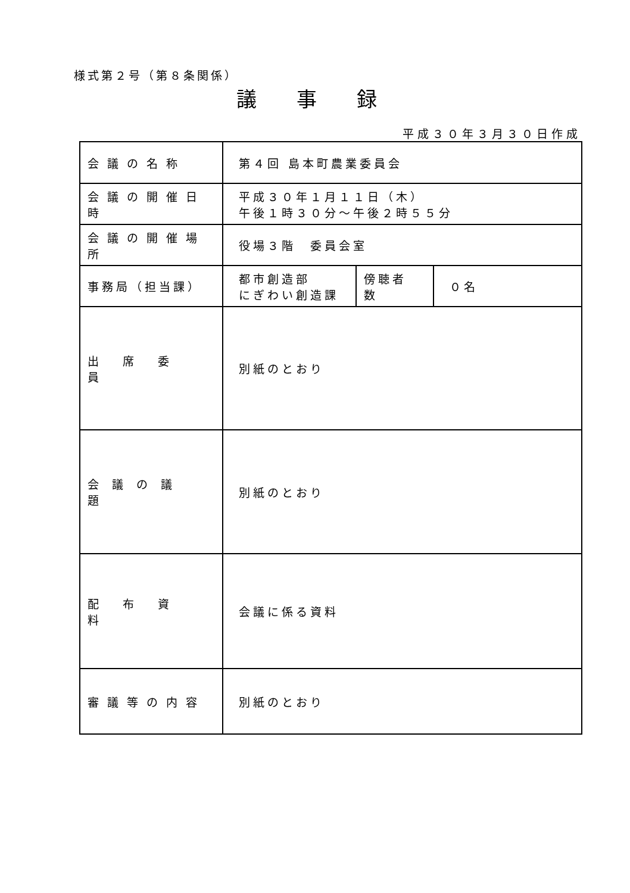様式第２号（第８条関係）
議 事 録
平成３０年３月３０日作成
| 会議の名称 | 第４回 島本町農業委員会 | | |
| 会議の開催日時 | 平成３０年１月１１日（木） 午後１時３０分～午後２時５５分 | | |
| 会議の開催場所 | 役場３階 委員会室 | | |
| 事務局（担当課） | 都市創造部 にぎわい創造課 | 傍聴者数 | ０名 |
| 出席委員 | 別紙のとおり | | |
| 会議の議題 | 別紙のとおり | | |
| 配布資料 | 会議に係る資料 | | |
| 審議等の内容 | 別紙のとおり | | |